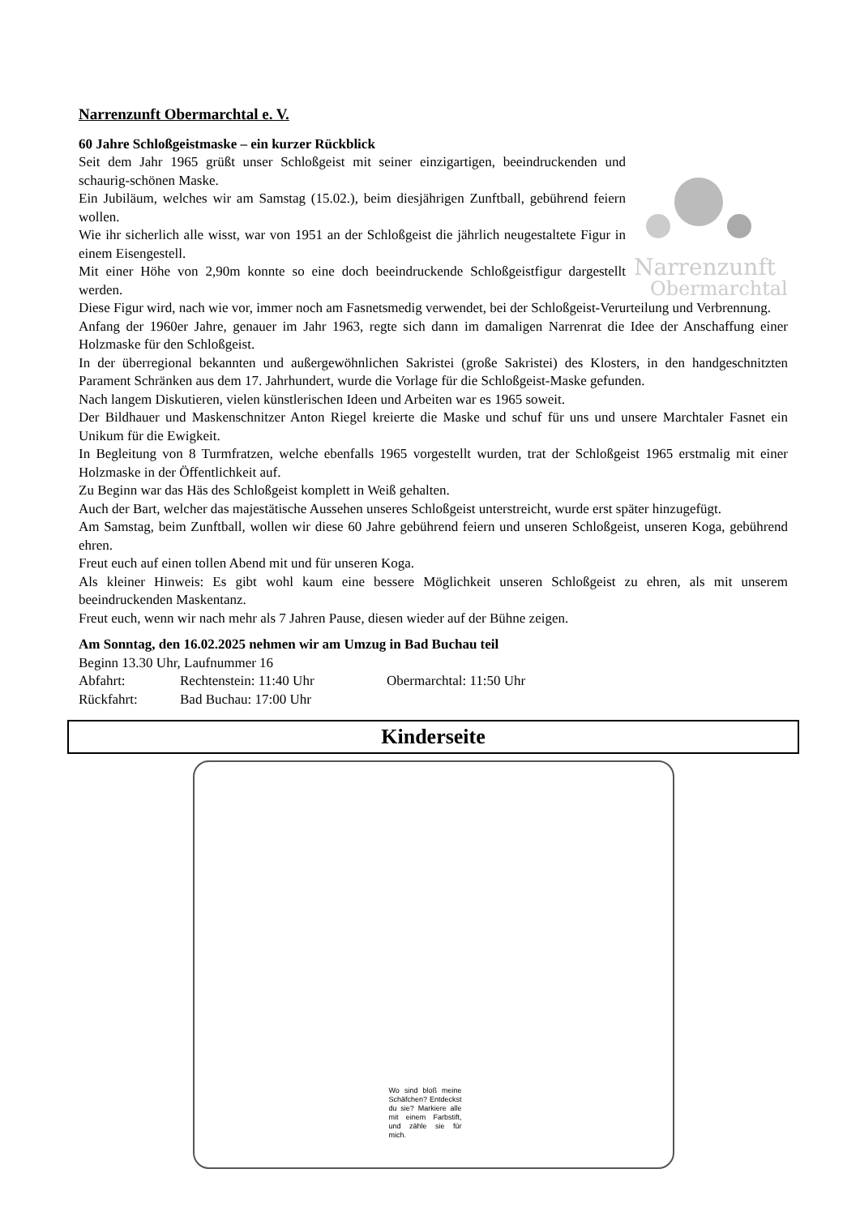Narrenzunft Obermarchtal e. V.
60 Jahre Schloßgeistmaske – ein kurzer Rückblick
Narrenzunft
Obermarchtal
Seit dem Jahr 1965 grüßt unser Schloßgeist mit seiner einzigartigen, beeindruckenden und schaurig-schönen Maske.
Ein Jubiläum, welches wir am Samstag (15.02.), beim diesjährigen Zunftball, gebührend feiern wollen.
Wie ihr sicherlich alle wisst, war von 1951 an der Schloßgeist die jährlich neugestaltete Figur in einem Eisengestell.
Mit einer Höhe von 2,90m konnte so eine doch beeindruckende Schloßgeistfigur dargestellt werden.
Diese Figur wird, nach wie vor, immer noch am Fasnetsmedig verwendet, bei der Schloßgeist-Verurteilung und Verbrennung.
Anfang der 1960er Jahre, genauer im Jahr 1963, regte sich dann im damaligen Narrenrat die Idee der Anschaffung einer Holzmaske für den Schloßgeist.
In der überregional bekannten und außergewöhnlichen Sakristei (große Sakristei) des Klosters, in den handgeschnitzten Parament Schränken aus dem 17. Jahrhundert, wurde die Vorlage für die Schloßgeist-Maske gefunden.
Nach langem Diskutieren, vielen künstlerischen Ideen und Arbeiten war es 1965 soweit.
Der Bildhauer und Maskenschnitzer Anton Riegel kreierte die Maske und schuf für uns und unsere Marchtaler Fasnet ein Unikum für die Ewigkeit.
In Begleitung von 8 Turmfratzen, welche ebenfalls 1965 vorgestellt wurden, trat der Schloßgeist 1965 erstmalig mit einer Holzmaske in der Öffentlichkeit auf.
Zu Beginn war das Häs des Schloßgeist komplett in Weiß gehalten.
Auch der Bart, welcher das majestätische Aussehen unseres Schloßgeist unterstreicht, wurde erst später hinzugefügt.
Am Samstag, beim Zunftball, wollen wir diese 60 Jahre gebührend feiern und unseren Schloßgeist, unseren Koga, gebührend ehren.
Freut euch auf einen tollen Abend mit und für unseren Koga.
Als kleiner Hinweis: Es gibt wohl kaum eine bessere Möglichkeit unseren Schloßgeist zu ehren, als mit unserem beeindruckenden Maskentanz.
Freut euch, wenn wir nach mehr als 7 Jahren Pause, diesen wieder auf der Bühne zeigen.
Am Sonntag, den 16.02.2025 nehmen wir am Umzug in Bad Buchau teil
Beginn 13.30 Uhr, Laufnummer 16
Abfahrt: Rechtenstein: 11:40 Uhr Obermarchtal: 11:50 Uhr
Rückfahrt: Bad Buchau: 17:00 Uhr
Kinderseite
Wo sind bloß meine Schäfchen? Entdeckst du sie? Markiere alle mit einem Farbstift, und zähle sie für mich.